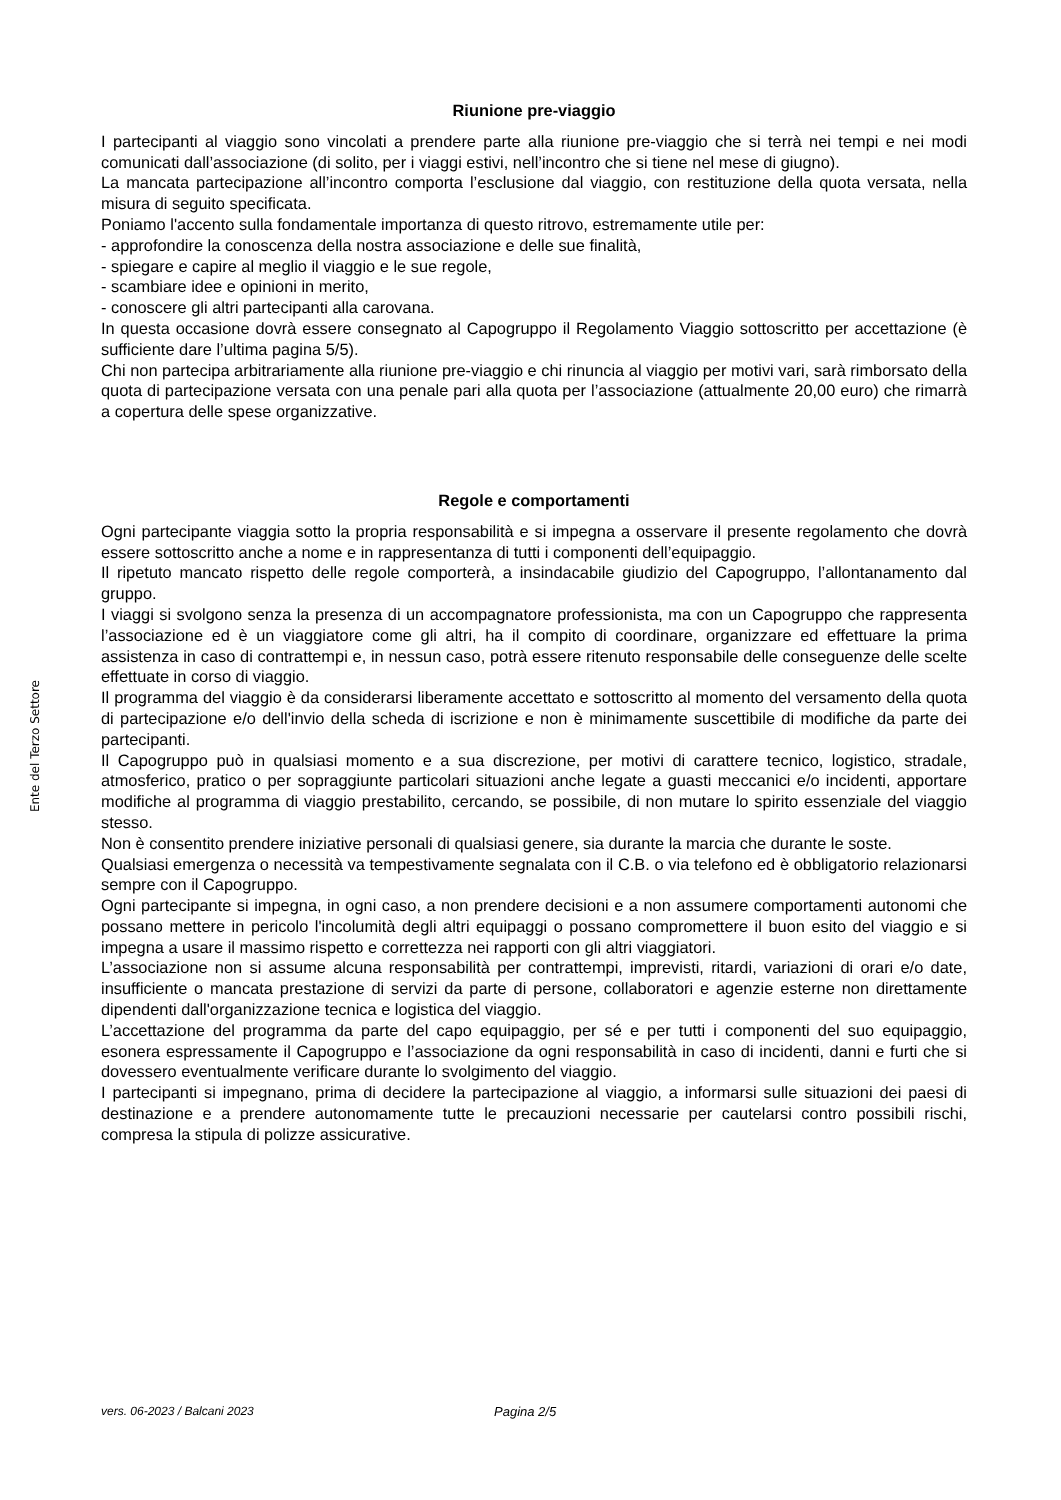Ente del Terzo Settore
Riunione pre-viaggio
I partecipanti al viaggio sono vincolati a prendere parte alla riunione pre-viaggio che si terrà nei tempi e nei modi comunicati dall’associazione (di solito, per i viaggi estivi, nell’incontro che si tiene nel mese di giugno).
La mancata partecipazione all’incontro comporta l’esclusione dal viaggio, con restituzione della quota versata, nella misura di seguito specificata.
Poniamo l'accento sulla fondamentale importanza di questo ritrovo, estremamente utile per:
- approfondire la conoscenza della nostra associazione e delle sue finalità,
- spiegare e capire al meglio il viaggio e le sue regole,
- scambiare idee e opinioni in merito,
- conoscere gli altri partecipanti alla carovana.
In questa occasione dovrà essere consegnato al Capogruppo il Regolamento Viaggio sottoscritto per accettazione (è sufficiente dare l’ultima pagina 5/5).
Chi non partecipa arbitrariamente alla riunione pre-viaggio e chi rinuncia al viaggio per motivi vari, sarà rimborsato della quota di partecipazione versata con una penale pari alla quota per l’associazione (attualmente 20,00 euro) che rimarrà a copertura delle spese organizzative.
Regole e comportamenti
Ogni partecipante viaggia sotto la propria responsabilità e si impegna a osservare il presente regolamento che dovrà essere sottoscritto anche a nome e in rappresentanza di tutti i componenti dell’equipaggio.
Il ripetuto mancato rispetto delle regole comporterà, a insindacabile giudizio del Capogruppo, l’allontanamento dal gruppo.
I viaggi si svolgono senza la presenza di un accompagnatore professionista, ma con un Capogruppo che rappresenta l’associazione ed è un viaggiatore come gli altri, ha il compito di coordinare, organizzare ed effettuare la prima assistenza in caso di contrattempi e, in nessun caso, potrà essere ritenuto responsabile delle conseguenze delle scelte effettuate in corso di viaggio.
Il programma del viaggio è da considerarsi liberamente accettato e sottoscritto al momento del versamento della quota di partecipazione e/o dell'invio della scheda di iscrizione e non è minimamente suscettibile di modifiche da parte dei partecipanti.
Il Capogruppo può in qualsiasi momento e a sua discrezione, per motivi di carattere tecnico, logistico, stradale, atmosferico, pratico o per sopraggiunte particolari situazioni anche legate a guasti meccanici e/o incidenti, apportare modifiche al programma di viaggio prestabilito, cercando, se possibile, di non mutare lo spirito essenziale del viaggio stesso.
Non è consentito prendere iniziative personali di qualsiasi genere, sia durante la marcia che durante le soste.
Qualsiasi emergenza o necessità va tempestivamente segnalata con il C.B. o via telefono ed è obbligatorio relazionarsi sempre con il Capogruppo.
Ogni partecipante si impegna, in ogni caso, a non prendere decisioni e a non assumere comportamenti autonomi che possano mettere in pericolo l'incolumità degli altri equipaggi o possano compromettere il buon esito del viaggio e si impegna a usare il massimo rispetto e correttezza nei rapporti con gli altri viaggiatori.
L’associazione non si assume alcuna responsabilità per contrattempi, imprevisti, ritardi, variazioni di orari e/o date, insufficiente o mancata prestazione di servizi da parte di persone, collaboratori e agenzie esterne non direttamente dipendenti dall'organizzazione tecnica e logistica del viaggio.
L’accettazione del programma da parte del capo equipaggio, per sé e per tutti i componenti del suo equipaggio, esonera espressamente il Capogruppo e l’associazione da ogni responsabilità in caso di incidenti, danni e furti che si dovessero eventualmente verificare durante lo svolgimento del viaggio.
I partecipanti si impegnano, prima di decidere la partecipazione al viaggio, a informarsi sulle situazioni dei paesi di destinazione e a prendere autonomamente tutte le precauzioni necessarie per cautelarsi contro possibili rischi, compresa la stipula di polizze assicurative.
vers. 06-2023 / Balcani 2023 Pagina 2/5